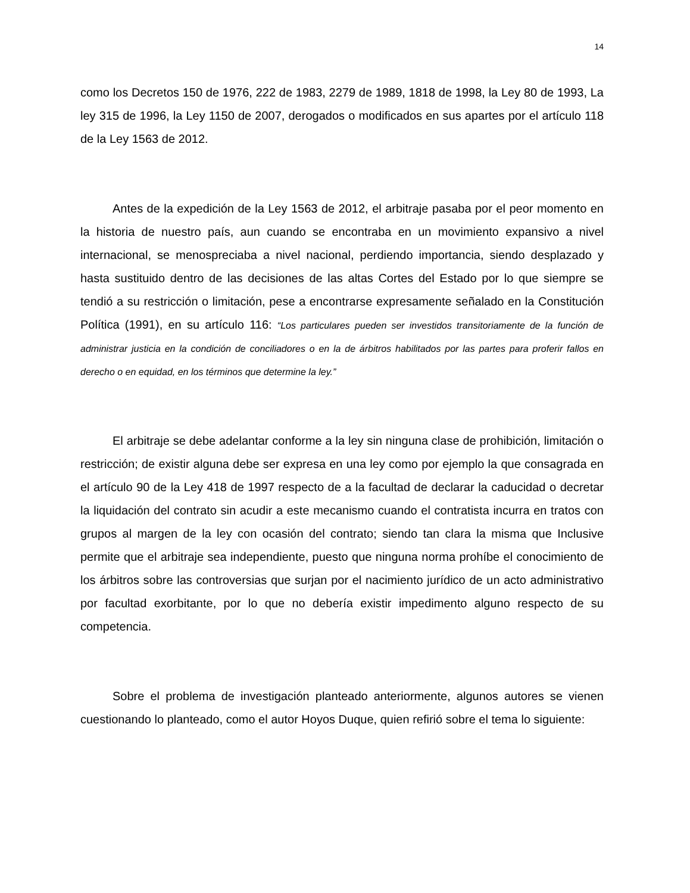14
como los Decretos 150 de 1976, 222 de 1983, 2279 de 1989, 1818 de 1998, la Ley 80 de 1993, La ley 315 de 1996, la Ley 1150 de 2007, derogados o modificados en sus apartes por el artículo 118 de la Ley 1563 de 2012.
Antes de la expedición de la Ley 1563 de 2012, el arbitraje pasaba por el peor momento en la historia de nuestro país, aun cuando se encontraba en un movimiento expansivo a nivel internacional, se menospreciaba a nivel nacional, perdiendo importancia, siendo desplazado y hasta sustituido dentro de las decisiones de las altas Cortes del Estado por lo que siempre se tendió a su restricción o limitación, pese a encontrarse expresamente señalado en la Constitución Política (1991), en su artículo 116: “Los particulares pueden ser investidos transitoriamente de la función de administrar justicia en la condición de conciliadores o en la de árbitros habilitados por las partes para proferir fallos en derecho o en equidad, en los términos que determine la ley.”
El arbitraje se debe adelantar conforme a la ley sin ninguna clase de prohibición, limitación o restricción; de existir alguna debe ser expresa en una ley como por ejemplo la que consagrada en el artículo 90 de la Ley 418 de 1997 respecto de a la facultad de declarar la caducidad o decretar la liquidación del contrato sin acudir a este mecanismo cuando el contratista incurra en tratos con grupos al margen de la ley con ocasión del contrato; siendo tan clara la misma que Inclusive permite que el arbitraje sea independiente, puesto que ninguna norma prohíbe el conocimiento de los árbitros sobre las controversias que surjan por el nacimiento jurídico de un acto administrativo por facultad exorbitante, por lo que no debería existir impedimento alguno respecto de su competencia.
Sobre el problema de investigación planteado anteriormente, algunos autores se vienen cuestionando lo planteado, como el autor Hoyos Duque, quien refirió sobre el tema lo siguiente: